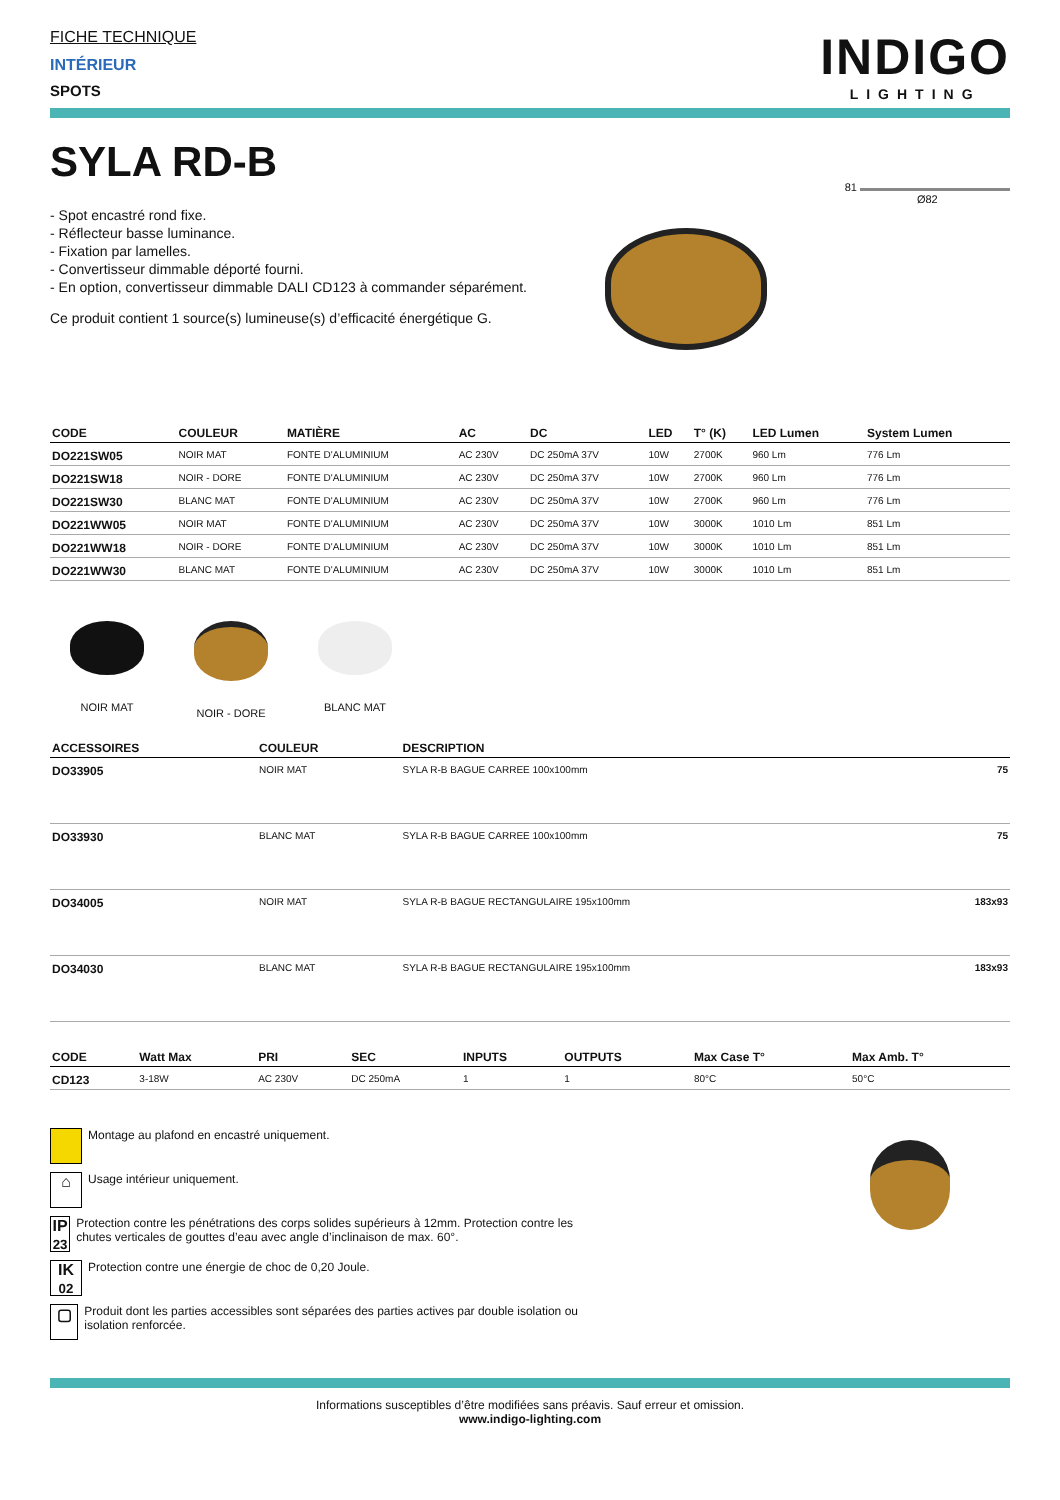FICHE TECHNIQUE
INTÉRIEUR
SPOTS
INDIGO
LIGHTING
SYLA RD-B
- Spot encastré rond fixe.
- Réflecteur basse luminance.
- Fixation par lamelles.
- Convertisseur dimmable déporté fourni.
- En option, convertisseur dimmable DALI CD123 à commander séparément.
Ce produit contient 1 source(s) lumineuse(s) d’efficacité énergétique G.
81
Ø82
| CODE | COULEUR | MATIÈRE | AC | DC | LED | T° (K) | LED Lumen | System Lumen |
| --- | --- | --- | --- | --- | --- | --- | --- | --- |
| DO221SW05 | NOIR MAT | FONTE D'ALUMINIUM | AC 230V | DC 250mA 37V | 10W | 2700K | 960 Lm | 776 Lm |
| DO221SW18 | NOIR - DORE | FONTE D'ALUMINIUM | AC 230V | DC 250mA 37V | 10W | 2700K | 960 Lm | 776 Lm |
| DO221SW30 | BLANC MAT | FONTE D'ALUMINIUM | AC 230V | DC 250mA 37V | 10W | 2700K | 960 Lm | 776 Lm |
| DO221WW05 | NOIR MAT | FONTE D'ALUMINIUM | AC 230V | DC 250mA 37V | 10W | 3000K | 1010 Lm | 851 Lm |
| DO221WW18 | NOIR - DORE | FONTE D'ALUMINIUM | AC 230V | DC 250mA 37V | 10W | 3000K | 1010 Lm | 851 Lm |
| DO221WW30 | BLANC MAT | FONTE D'ALUMINIUM | AC 230V | DC 250mA 37V | 10W | 3000K | 1010 Lm | 851 Lm |
NOIR MAT
NOIR - DORE
BLANC MAT
| ACCESSOIRES | COULEUR | DESCRIPTION | |
| --- | --- | --- | --- |
| DO33905 | NOIR MAT | SYLA R-B BAGUE CARREE 100x100mm | 75 |
| DO33930 | BLANC MAT | SYLA R-B BAGUE CARREE 100x100mm | 75 |
| DO34005 | NOIR MAT | SYLA R-B BAGUE RECTANGULAIRE 195x100mm | 183x93 |
| DO34030 | BLANC MAT | SYLA R-B BAGUE RECTANGULAIRE 195x100mm | 183x93 |
| CODE | Watt Max | PRI | SEC | INPUTS | OUTPUTS | Max Case T° | Max Amb. T° |
| --- | --- | --- | --- | --- | --- | --- | --- |
| CD123 | 3-18W | AC 230V | DC 250mA | 1 | 1 | 80°C | 50°C |
Montage au plafond en encastré uniquement.
⌂ Usage intérieur uniquement.
IP
23 Protection contre les pénétrations des corps solides supérieurs à 12mm. Protection contre les chutes verticales de gouttes d’eau avec angle d’inclinaison de max. 60°.
IK
02 Protection contre une énergie de choc de 0,20 Joule.
▢ Produit dont les parties accessibles sont séparées des parties actives par double isolation ou isolation renforcée.
Informations susceptibles d’être modifiées sans préavis. Sauf erreur et omission.
www.indigo-lighting.com